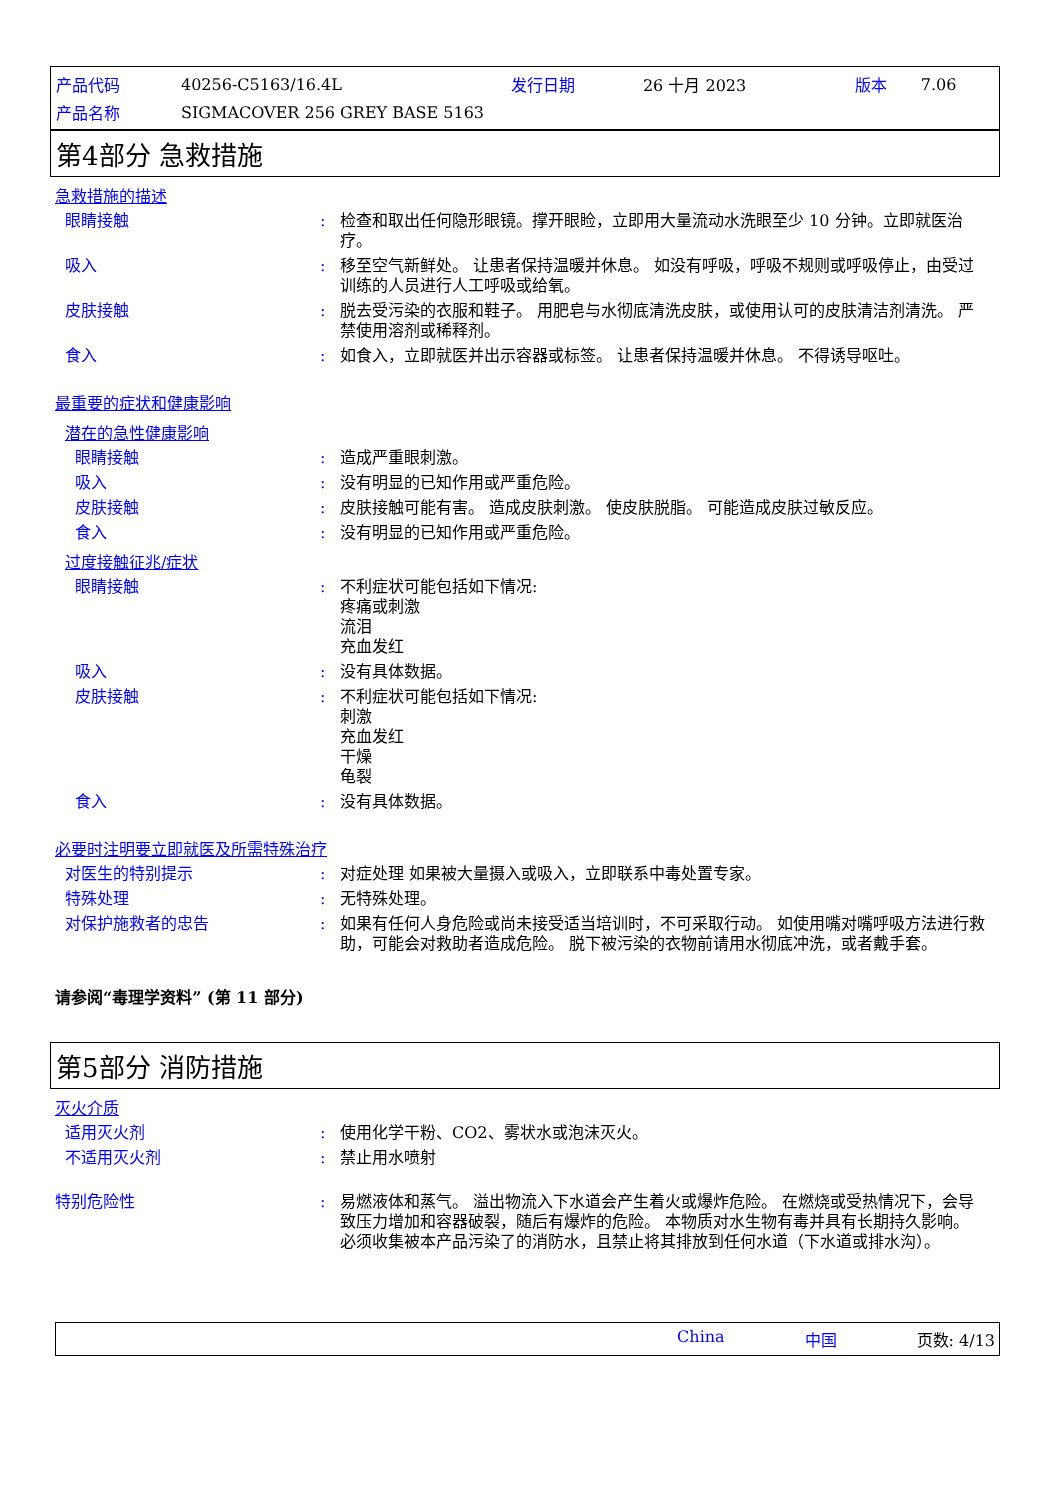| 产品代码 | 40256-C5163/16.4L | 发行日期 | 26 十月 2023 | 版本 | 7.06 |
| 产品名称 | SIGMACOVER 256 GREY BASE 5163 | | | | |
第4部分 急救措施
急救措施的描述
眼睛接触 : 检查和取出任何隐形眼镜。撑开眼睑，立即用大量流动水洗眼至少 10 分钟。立即就医治疗。
吸入 : 移至空气新鲜处。 让患者保持温暖并休息。 如没有呼吸，呼吸不规则或呼吸停止，由受过训练的人员进行人工呼吸或给氧。
皮肤接触 : 脱去受污染的衣服和鞋子。 用肥皂与水彻底清洗皮肤，或使用认可的皮肤清洁剂清洗。 严禁使用溶剂或稀释剂。
食入 : 如食入，立即就医并出示容器或标签。 让患者保持温暖并休息。 不得诱导呕吐。
最重要的症状和健康影响
潜在的急性健康影响
眼睛接触 : 造成严重眼刺激。
吸入 : 没有明显的已知作用或严重危险。
皮肤接触 : 皮肤接触可能有害。 造成皮肤刺激。 使皮肤脱脂。 可能造成皮肤过敏反应。
食入 : 没有明显的已知作用或严重危险。
过度接触征兆/症状
眼睛接触 : 不利症状可能包括如下情况:
疼痛或刺激
流泪
充血发红
吸入 : 没有具体数据。
皮肤接触 : 不利症状可能包括如下情况:
刺激
充血发红
干燥
龟裂
食入 : 没有具体数据。
必要时注明要立即就医及所需特殊治疗
对医生的特别提示 : 对症处理 如果被大量摄入或吸入，立即联系中毒处置专家。
特殊处理 : 无特殊处理。
对保护施救者的忠告 : 如果有任何人身危险或尚未接受适当培训时，不可采取行动。 如使用嘴对嘴呼吸方法进行救助，可能会对救助者造成危险。 脱下被污染的衣物前请用水彻底冲洗，或者戴手套。
请参阅“毒理学资料” (第 11 部分)
第5部分 消防措施
灭火介质
适用灭火剂 : 使用化学干粉、CO2、雾状水或泡沫灭火。
不适用灭火剂 : 禁止用水喷射
特别危险性 : 易燃液体和蒸气。 溢出物流入下水道会产生着火或爆炸危险。 在燃烧或受热情况下，会导致压力增加和容器破裂，随后有爆炸的危险。 本物质对水生物有毒并具有长期持久影响。 必须收集被本产品污染了的消防水，且禁止将其排放到任何水道（下水道或排水沟）。
China 中国 页数: 4/13